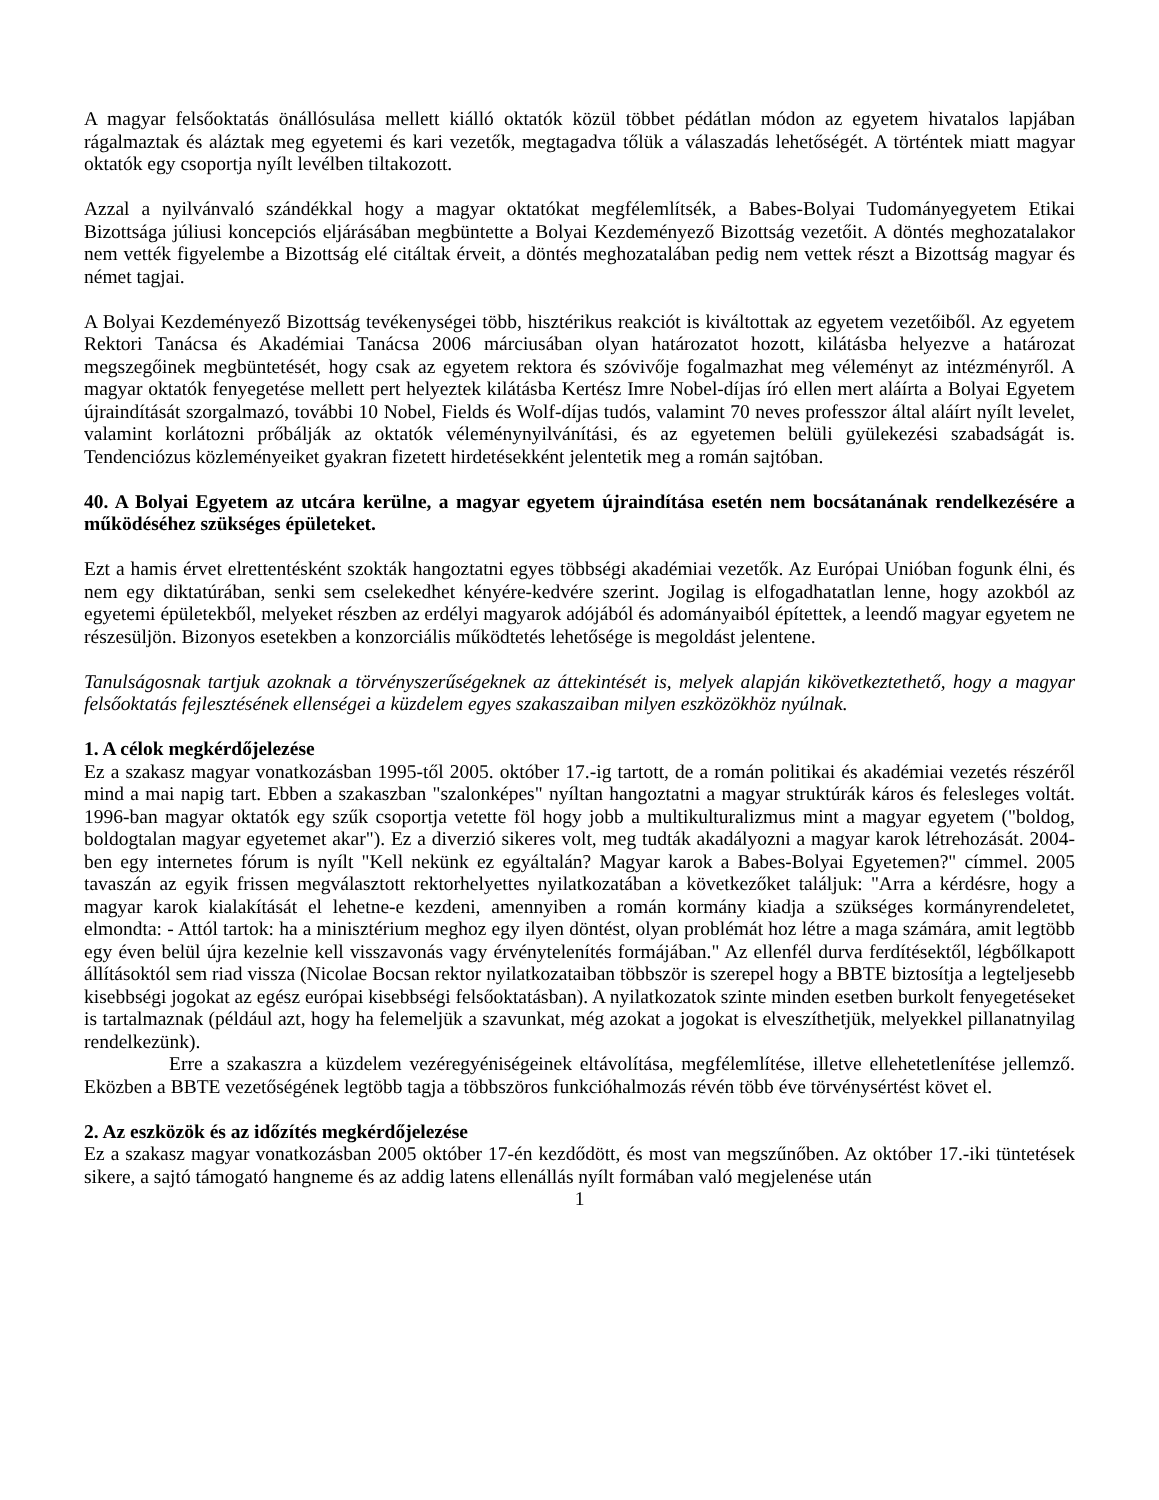A magyar felsőoktatás önállósulása mellett kiálló oktatók közül többet pédátlan módon az egyetem hivatalos lapjában rágalmaztak és aláztak meg egyetemi és kari vezetők, megtagadva tőlük a válaszadás lehetőségét. A történtek miatt magyar oktatók egy csoportja nyílt levélben tiltakozott.
Azzal a nyilvánvaló szándékkal hogy a magyar oktatókat megfélemlítsék, a Babes-Bolyai Tudományegyetem Etikai Bizottsága júliusi koncepciós eljárásában megbüntette a Bolyai Kezdeményező Bizottság vezetőit. A döntés meghozatalakor nem vették figyelembe a Bizottság elé citáltak érveit, a döntés meghozatalában pedig nem vettek részt a Bizottság magyar és német tagjai.
A Bolyai Kezdeményező Bizottság tevékenységei több, hisztérikus reakciót is kiváltottak az egyetem vezetőiből. Az egyetem Rektori Tanácsa és Akadémiai Tanácsa 2006 márciusában olyan határozatot hozott, kilátásba helyezve a határozat megszegőinek megbüntetését, hogy csak az egyetem rektora és szóvivője fogalmazhat meg véleményt az intézményről. A magyar oktatók fenyegetése mellett pert helyeztek kilátásba Kertész Imre Nobel-díjas író ellen mert aláírta a Bolyai Egyetem újraindítását szorgalmazó, további 10 Nobel, Fields és Wolf-díjas tudós, valamint 70 neves professzor által aláírt nyílt levelet, valamint korlátozni prőbálják az oktatók véleménynyilvánítási, és az egyetemen belüli gyülekezési szabadságát is. Tendenciózus közleményeiket gyakran fizetett hirdetésekként jelentetik meg a román sajtóban.
40. A Bolyai Egyetem az utcára kerülne, a magyar egyetem újraindítása esetén nem bocsátanának rendelkezésére a működéséhez szükséges épületeket.
Ezt a hamis érvet elrettentésként szokták hangoztatni egyes többségi akadémiai vezetők. Az Európai Unióban fogunk élni, és nem egy diktatúrában, senki sem cselekedhet kényére-kedvére szerint. Jogilag is elfogadhatatlan lenne, hogy azokból az egyetemi épületekből, melyeket részben az erdélyi magyarok adójából és adományaiból építettek, a leendő magyar egyetem ne részesüljön. Bizonyos esetekben a konzorciális működtetés lehetősége is megoldást jelentene.
Tanulságosnak tartjuk azoknak a törvényszerűségeknek az áttekintését is, melyek alapján kikövetkeztethető, hogy a magyar felsőoktatás fejlesztésének ellenségei a küzdelem egyes szakaszaiban milyen eszközökhöz nyúlnak.
1. A célok megkérdőjelezése
Ez a szakasz magyar vonatkozásban 1995-től 2005. október 17.-ig tartott, de a román politikai és akadémiai vezetés részéről mind a mai napig tart. Ebben a szakaszban "szalonképes" nyíltan hangoztatni a magyar struktúrák káros és felesleges voltát. 1996-ban magyar oktatók egy szűk csoportja vetette föl hogy jobb a multikulturalizmus mint a magyar egyetem ("boldog, boldogtalan magyar egyetemet akar"). Ez a diverzió sikeres volt, meg tudták akadályozni a magyar karok létrehozását. 2004-ben egy internetes fórum is nyílt "Kell nekünk ez egyáltalán? Magyar karok a Babes-Bolyai Egyetemen?" címmel. 2005 tavaszán az egyik frissen megválasztott rektorhelyettes nyilatkozatában a következőket találjuk: "Arra a kérdésre, hogy a magyar karok kialakítását el lehetne-e kezdeni, amennyiben a román kormány kiadja a szükséges kormányrendeletet, elmondta: - Attól tartok: ha a minisztérium meghoz egy ilyen döntést, olyan problémát hoz létre a maga számára, amit legtöbb egy éven belül újra kezelnie kell visszavonás vagy érvénytelenítés formájában." Az ellenfél durva ferdítésektől, légbőlkapott állításoktól sem riad vissza (Nicolae Bocsan rektor nyilatkozataiban többször is szerepel hogy a BBTE biztosítja a legteljesebb kisebbségi jogokat az egész európai kisebbségi felsőoktatásban). A nyilatkozatok szinte minden esetben burkolt fenyegetéseket is tartalmaznak (például azt, hogy ha felemeljük a szavunkat, még azokat a jogokat is elveszíthetjük, melyekkel pillanatnyilag rendelkezünk).
Erre a szakaszra a küzdelem vezéregyéniségeinek eltávolítása, megfélemlítése, illetve ellehetetlenítése jellemző. Eközben a BBTE vezetőségének legtöbb tagja a többszöros funkcióhalmozás révén több éve törvénysértést követ el.
2. Az eszközök és az időzítés megkérdőjelezése
Ez a szakasz magyar vonatkozásban 2005 október 17-én kezdődött, és most van megszűnőben. Az október 17.-iki tüntetések sikere, a sajtó támogató hangneme és az addig latens ellenállás nyílt formában való megjelenése után
1